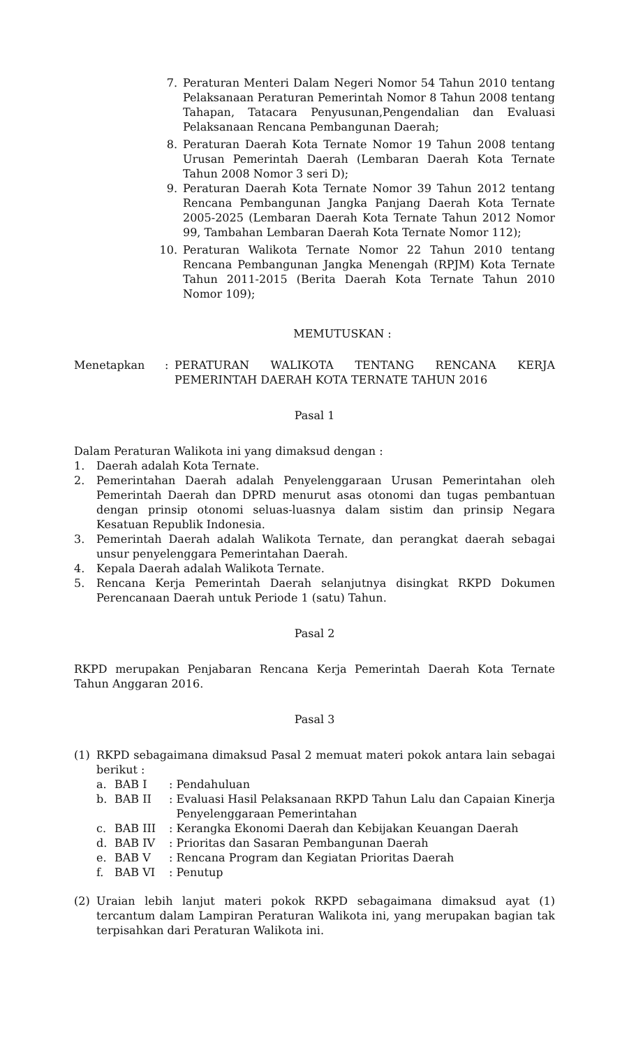7. Peraturan Menteri Dalam Negeri Nomor 54 Tahun 2010 tentang Pelaksanaan Peraturan Pemerintah Nomor 8 Tahun 2008 tentang Tahapan, Tatacara Penyusunan,Pengendalian dan Evaluasi Pelaksanaan Rencana Pembangunan Daerah;
8. Peraturan Daerah Kota Ternate Nomor 19 Tahun 2008 tentang Urusan Pemerintah Daerah (Lembaran Daerah Kota Ternate Tahun 2008 Nomor 3 seri D);
9. Peraturan Daerah Kota Ternate Nomor 39 Tahun 2012 tentang Rencana Pembangunan Jangka Panjang Daerah Kota Ternate 2005-2025 (Lembaran Daerah Kota Ternate Tahun 2012 Nomor 99, Tambahan Lembaran Daerah Kota Ternate Nomor 112);
10. Peraturan Walikota Ternate Nomor 22 Tahun 2010 tentang Rencana Pembangunan Jangka Menengah (RPJM) Kota Ternate Tahun 2011-2015 (Berita Daerah Kota Ternate Tahun 2010 Nomor 109);
MEMUTUSKAN :
Menetapkan: PERATURAN WALIKOTA TENTANG RENCANA KERJA PEMERINTAH DAERAH KOTA TERNATE TAHUN 2016
Pasal 1
Dalam Peraturan Walikota ini yang dimaksud dengan :
1. Daerah adalah Kota Ternate.
2. Pemerintahan Daerah adalah Penyelenggaraan Urusan Pemerintahan oleh Pemerintah Daerah dan DPRD menurut asas otonomi dan tugas pembantuan dengan prinsip otonomi seluas-luasnya dalam sistim dan prinsip Negara Kesatuan Republik Indonesia.
3. Pemerintah Daerah adalah Walikota Ternate, dan perangkat daerah sebagai unsur penyelenggara Pemerintahan Daerah.
4. Kepala Daerah adalah Walikota Ternate.
5. Rencana Kerja Pemerintah Daerah selanjutnya disingkat RKPD Dokumen Perencanaan Daerah untuk Periode 1 (satu) Tahun.
Pasal 2
RKPD merupakan Penjabaran Rencana Kerja Pemerintah Daerah Kota Ternate Tahun Anggaran 2016.
Pasal 3
(1) RKPD sebagaimana dimaksud Pasal 2 memuat materi pokok antara lain sebagai berikut :
a. BAB I: Pendahuluan
b. BAB II: Evaluasi Hasil Pelaksanaan RKPD Tahun Lalu dan Capaian Kinerja Penyelenggaraan Pemerintahan
c. BAB III: Kerangka Ekonomi Daerah dan Kebijakan Keuangan Daerah
d. BAB IV: Prioritas dan Sasaran Pembangunan Daerah
e. BAB V: Rencana Program dan Kegiatan Prioritas Daerah
f. BAB VI: Penutup
(2) Uraian lebih lanjut materi pokok RKPD sebagaimana dimaksud ayat (1) tercantum dalam Lampiran Peraturan Walikota ini, yang merupakan bagian tak terpisahkan dari Peraturan Walikota ini.